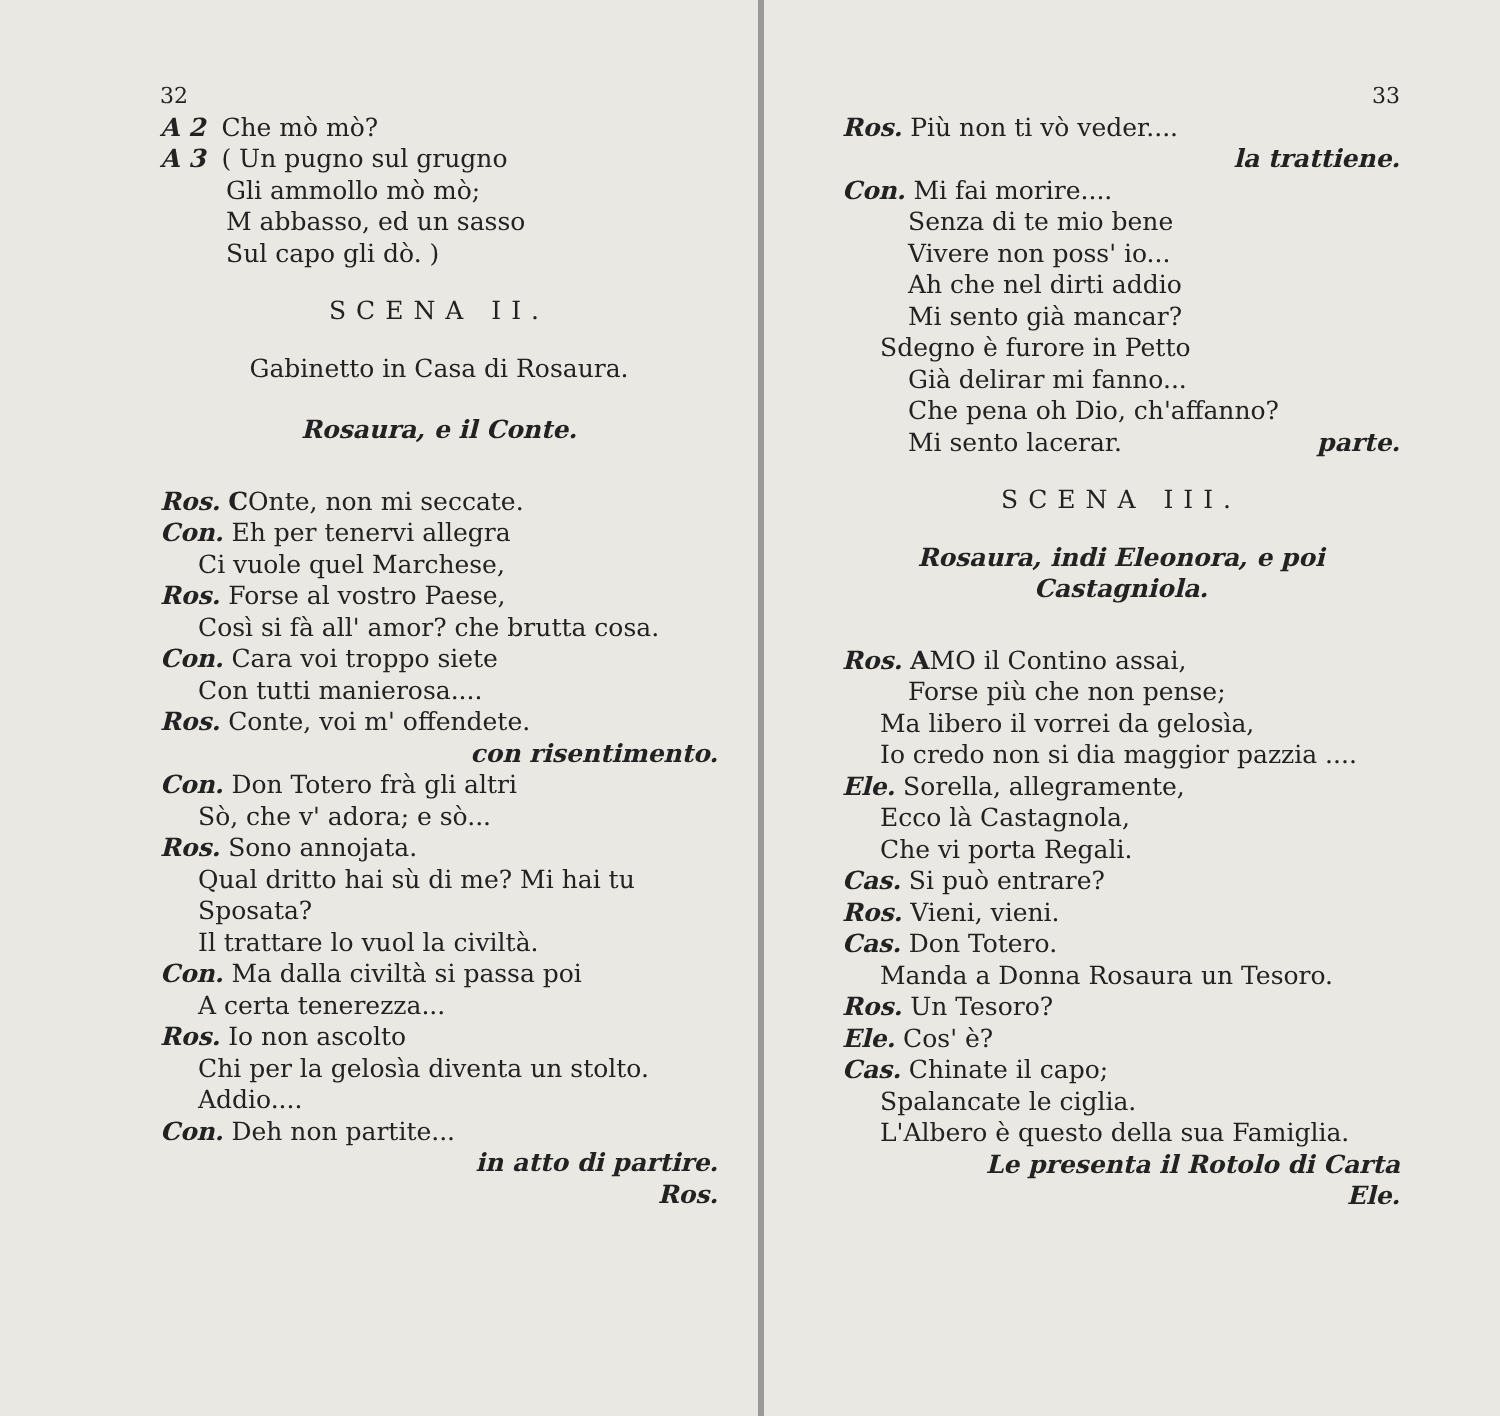32
A 2 Che mò mò?
A 3 ( Un pugno sul grugno
Gli ammollo mò mò;
M abbasso, ed un sasso
Sul capo gli dò. )
SCENA II.
Gabinetto in Casa di Rosaura.
Rosaura, e il Conte.
Ros. COnte, non mi seccate.
Con. Eh per tenervi allegra
Ci vuole quel Marchese,
Ros. Forse al vostro Paese,
Così si fà all' amor? che brutta cosa.
Con. Cara voi troppo siete
Con tutti manierosa....
Ros. Conte, voi m' offendete.
con risentimento.
Con. Don Totero frà gli altri
Sò, che v' adora; e sò...
Ros. Sono annojata.
Qual dritto hai sù di me? Mi hai tu Sposata?
Il trattare lo vuol la civiltà.
Con. Ma dalla civiltà si passa poi
A certa tenerezza...
Ros. Io non ascolto
Chi per la gelosìa diventa un stolto.
Addio....
Con. Deh non partite...
in atto di partire.
Ros.
33
Ros. Più non ti vò veder....
la trattiene.
Con. Mi fai morire....
Senza di te mio bene
Vivere non poss' io...
Ah che nel dirti addio
Mi sento già mancar?
Sdegno è furore in Petto
Già delirar mi fanno...
Che pena oh Dio, ch'affanno?
Mi sento lacerar. parte.
SCENA III.
Rosaura, indi Eleonora, e poi
Castagniola.
Ros. AMO il Contino assai,
Forse più che non pense;
Ma libero il vorrei da gelosìa,
Io credo non si dia maggior pazzia ....
Ele. Sorella, allegramente,
Ecco là Castagnola,
Che vi porta Regali.
Cas. Si può entrare?
Ros. Vieni, vieni.
Cas. Don Totero.
Manda a Donna Rosaura un Tesoro.
Ros. Un Tesoro?
Ele. Cos' è?
Cas. Chinate il capo;
Spalancate le ciglia.
L'Albero è questo della sua Famiglia.
Le presenta il Rotolo di Carta
Ele.